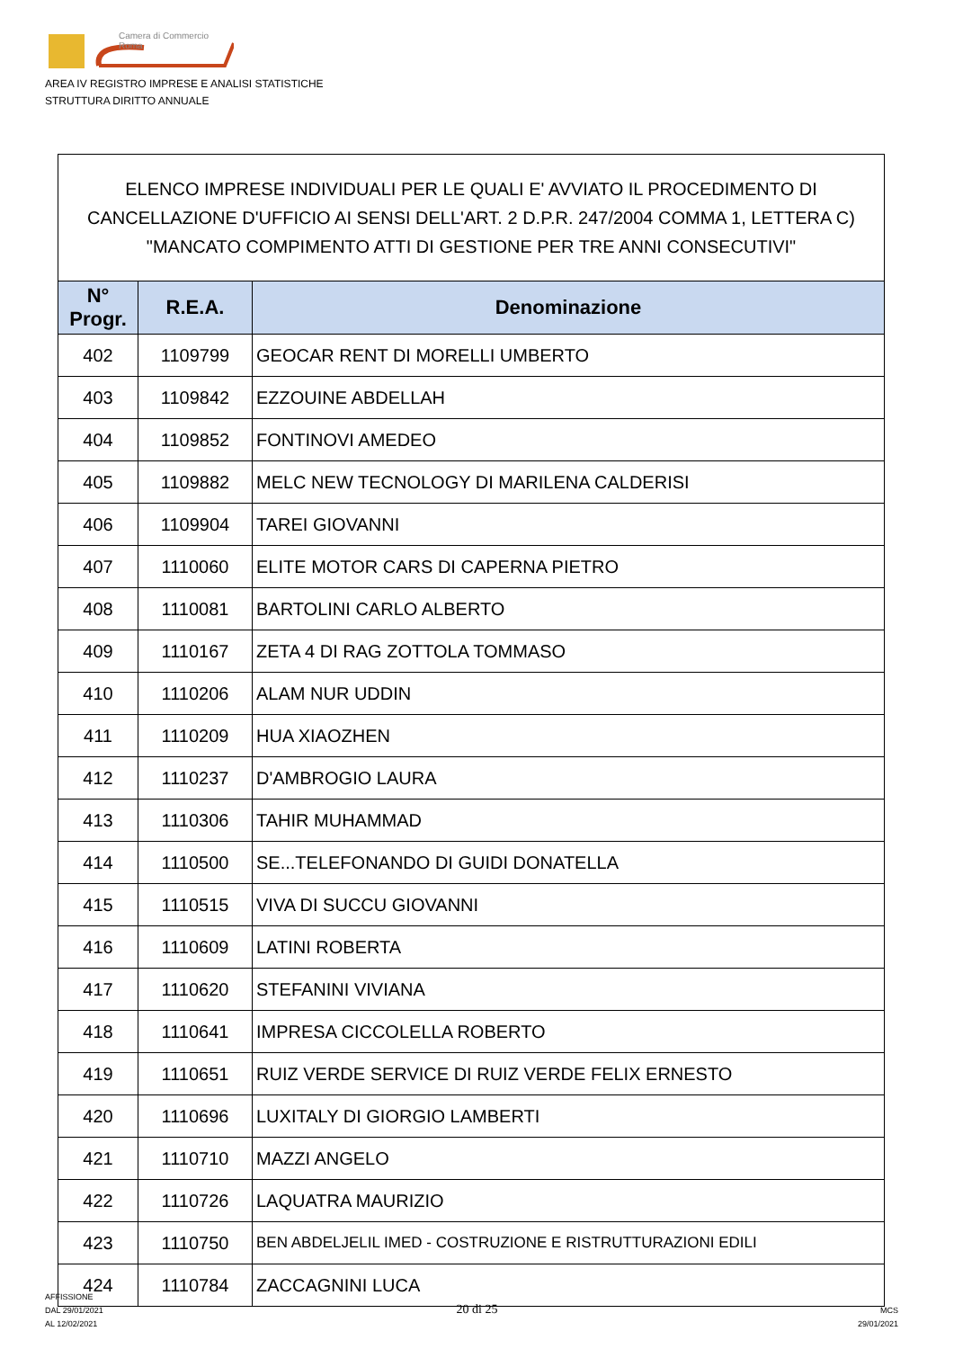Camera di Commercio
Roma
AREA IV REGISTRO IMPRESE E ANALISI STATISTICHE
STRUTTURA DIRITTO ANNUALE
| ELENCO IMPRESE INDIVIDUALI PER LE QUALI E' AVVIATO IL PROCEDIMENTO DI CANCELLAZIONE D'UFFICIO AI SENSI DELL'ART. 2 D.P.R. 247/2004 COMMA 1, LETTERA C) "MANCATO COMPIMENTO ATTI DI GESTIONE PER TRE ANNI CONSECUTIVI" | | |
| --- | --- | --- |
| N° Progr. | R.E.A. | Denominazione |
| 402 | 1109799 | GEOCAR RENT DI MORELLI UMBERTO |
| 403 | 1109842 | EZZOUINE ABDELLAH |
| 404 | 1109852 | FONTINOVI AMEDEO |
| 405 | 1109882 | MELC NEW TECNOLOGY DI MARILENA CALDERISI |
| 406 | 1109904 | TAREI GIOVANNI |
| 407 | 1110060 | ELITE MOTOR CARS DI CAPERNA PIETRO |
| 408 | 1110081 | BARTOLINI CARLO ALBERTO |
| 409 | 1110167 | ZETA 4 DI RAG ZOTTOLA TOMMASO |
| 410 | 1110206 | ALAM NUR UDDIN |
| 411 | 1110209 | HUA XIAOZHEN |
| 412 | 1110237 | D'AMBROGIO LAURA |
| 413 | 1110306 | TAHIR MUHAMMAD |
| 414 | 1110500 | SE...TELEFONANDO DI GUIDI DONATELLA |
| 415 | 1110515 | VIVA DI SUCCU GIOVANNI |
| 416 | 1110609 | LATINI ROBERTA |
| 417 | 1110620 | STEFANINI VIVIANA |
| 418 | 1110641 | IMPRESA CICCOLELLA ROBERTO |
| 419 | 1110651 | RUIZ VERDE SERVICE DI RUIZ VERDE FELIX ERNESTO |
| 420 | 1110696 | LUXITALY DI GIORGIO LAMBERTI |
| 421 | 1110710 | MAZZI ANGELO |
| 422 | 1110726 | LAQUATRA MAURIZIO |
| 423 | 1110750 | BEN ABDELJELIL IMED - COSTRUZIONE E RISTRUTTURAZIONI EDILI |
| 424 | 1110784 | ZACCAGNINI LUCA |
AFFISSIONE
DAL 29/01/2021
AL 12/02/2021
20 di 25
MCS
29/01/2021